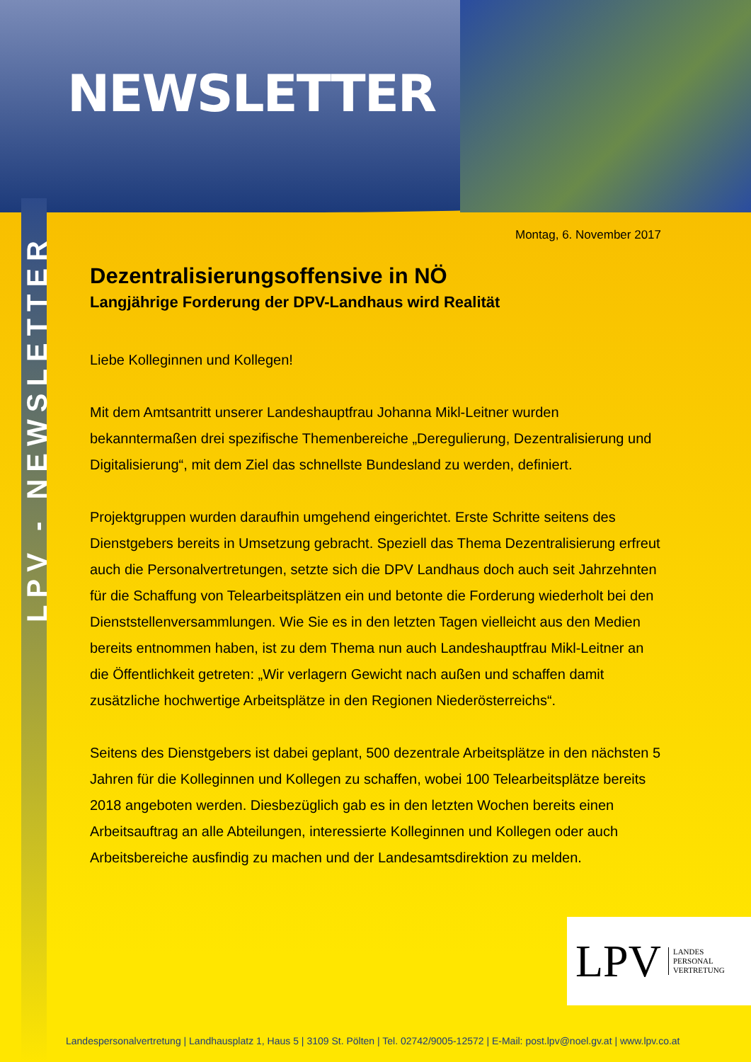NEWSLETTER
LPV - NEWSLETTER
Montag, 6. November 2017
Dezentralisierungsoffensive in NÖ
Langjährige Forderung der DPV-Landhaus wird Realität
Liebe Kolleginnen und Kollegen!
Mit dem Amtsantritt unserer Landeshauptfrau Johanna Mikl-Leitner wurden bekanntermaßen drei spezifische Themenbereiche „Deregulierung, Dezentralisierung und Digitalisierung“, mit dem Ziel das schnellste Bundesland zu werden, definiert.
Projektgruppen wurden daraufhin umgehend eingerichtet. Erste Schritte seitens des Dienstgebers bereits in Umsetzung gebracht. Speziell das Thema Dezentralisierung erfreut auch die Personalvertretungen, setzte sich die DPV Landhaus doch auch seit Jahrzehnten für die Schaffung von Telearbeitsplätzen ein und betonte die Forderung wiederholt bei den Dienststellenversammlungen. Wie Sie es in den letzten Tagen vielleicht aus den Medien bereits entnommen haben, ist zu dem Thema nun auch Landeshauptfrau Mikl-Leitner an die Öffentlichkeit getreten: „Wir verlagern Gewicht nach außen und schaffen damit zusätzliche hochwertige Arbeitsplätze in den Regionen Niederösterreichs“.
Seitens des Dienstgebers ist dabei geplant, 500 dezentrale Arbeitsplätze in den nächsten 5 Jahren für die Kolleginnen und Kollegen zu schaffen, wobei 100 Telearbeitsplätze bereits 2018 angeboten werden. Diesbezüglich gab es in den letzten Wochen bereits einen Arbeitsauftrag an alle Abteilungen, interessierte Kolleginnen und Kollegen oder auch Arbeitsbereiche ausfindig zu machen und der Landesamtsdirektion zu melden.
LPV LANDES
PERSONAL
VERTRETUNG
Landespersonalvertretung | Landhausplatz 1, Haus 5 | 3109 St. Pölten | Tel. 02742/9005-12572 | E-Mail: post.lpv@noel.gv.at | www.lpv.co.at